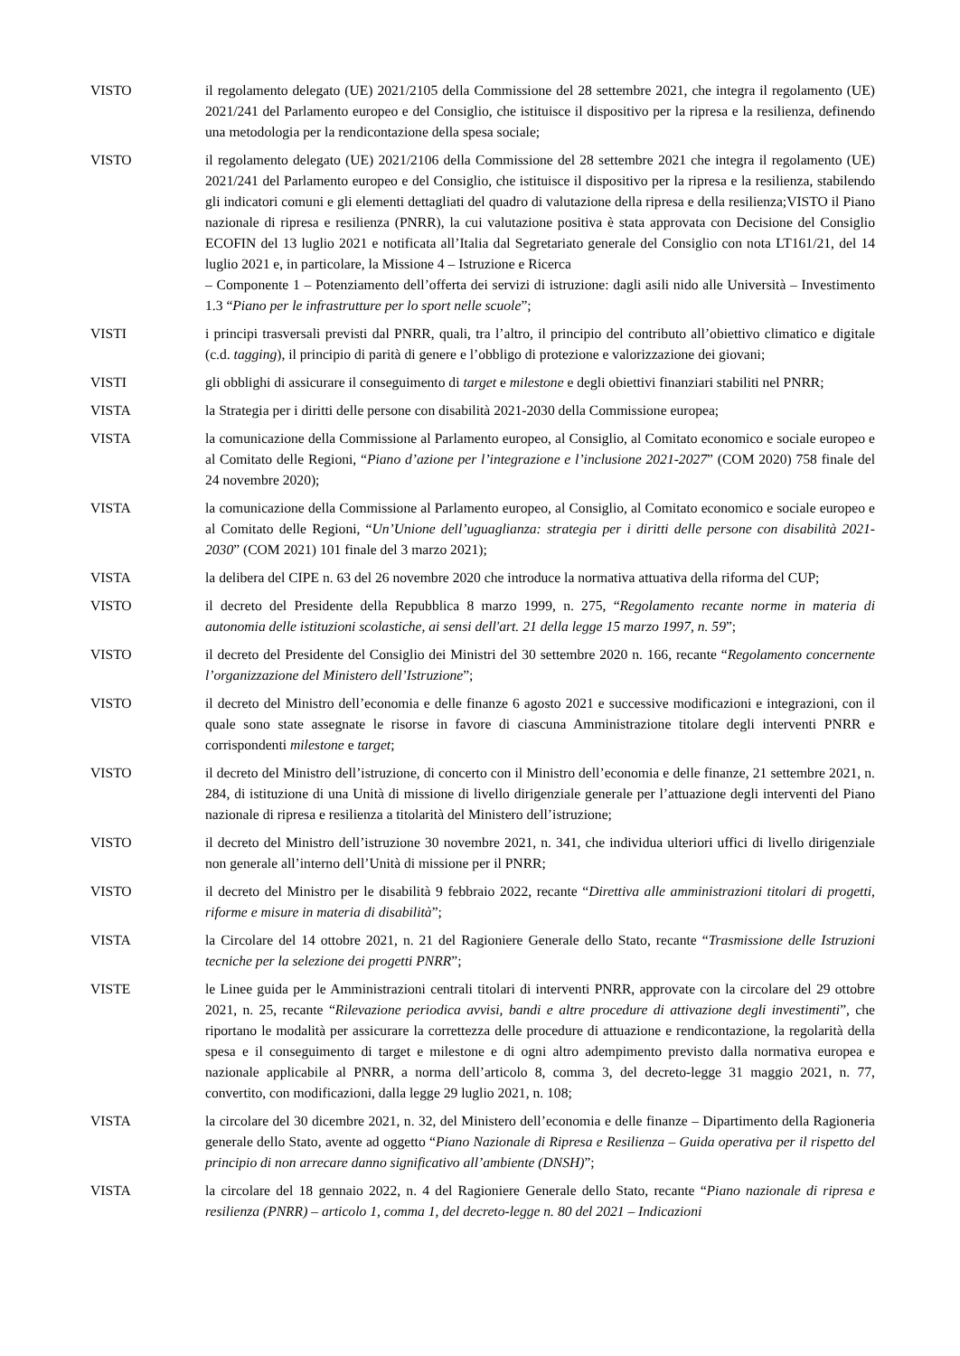VISTO il regolamento delegato (UE) 2021/2105 della Commissione del 28 settembre 2021, che integra il regolamento (UE) 2021/241 del Parlamento europeo e del Consiglio, che istituisce il dispositivo per la ripresa e la resilienza, definendo una metodologia per la rendicontazione della spesa sociale;
VISTO il regolamento delegato (UE) 2021/2106 della Commissione del 28 settembre 2021 che integra il regolamento (UE) 2021/241 del Parlamento europeo e del Consiglio, che istituisce il dispositivo per la ripresa e la resilienza, stabilendo gli indicatori comuni e gli elementi dettagliati del quadro di valutazione della ripresa e della resilienza;VISTO il Piano nazionale di ripresa e resilienza (PNRR), la cui valutazione positiva è stata approvata con Decisione del Consiglio ECOFIN del 13 luglio 2021 e notificata all’Italia dal Segretariato generale del Consiglio con nota LT161/21, del 14 luglio 2021 e, in particolare, la Missione 4 – Istruzione e Ricerca
– Componente 1 – Potenziamento dell’offerta dei servizi di istruzione: dagli asili nido alle Università – Investimento 1.3 “Piano per le infrastrutture per lo sport nelle scuole”;
VISTI i principi trasversali previsti dal PNRR, quali, tra l’altro, il principio del contributo all’obiettivo climatico e digitale (c.d. tagging), il principio di parità di genere e l’obbligo di protezione e valorizzazione dei giovani;
VISTI gli obblighi di assicurare il conseguimento di target e milestone e degli obiettivi finanziari stabiliti nel PNRR;
VISTA la Strategia per i diritti delle persone con disabilità 2021-2030 della Commissione europea;
VISTA la comunicazione della Commissione al Parlamento europeo, al Consiglio, al Comitato economico e sociale europeo e al Comitato delle Regioni, “Piano d’azione per l’integrazione e l’inclusione 2021-2027” (COM 2020) 758 finale del 24 novembre 2020);
VISTA la comunicazione della Commissione al Parlamento europeo, al Consiglio, al Comitato economico e sociale europeo e al Comitato delle Regioni, “Un’Unione dell’uguaglianza: strategia per i diritti delle persone con disabilità 2021-2030” (COM 2021) 101 finale del 3 marzo 2021);
VISTA la delibera del CIPE n. 63 del 26 novembre 2020 che introduce la normativa attuativa della riforma del CUP;
VISTO il decreto del Presidente della Repubblica 8 marzo 1999, n. 275, “Regolamento recante norme in materia di autonomia delle istituzioni scolastiche, ai sensi dell'art. 21 della legge 15 marzo 1997, n. 59”;
VISTO il decreto del Presidente del Consiglio dei Ministri del 30 settembre 2020 n. 166, recante “Regolamento concernente l’organizzazione del Ministero dell’Istruzione”;
VISTO il decreto del Ministro dell’economia e delle finanze 6 agosto 2021 e successive modificazioni e integrazioni, con il quale sono state assegnate le risorse in favore di ciascuna Amministrazione titolare degli interventi PNRR e corrispondenti milestone e target;
VISTO il decreto del Ministro dell’istruzione, di concerto con il Ministro dell’economia e delle finanze, 21 settembre 2021, n. 284, di istituzione di una Unità di missione di livello dirigenziale generale per l’attuazione degli interventi del Piano nazionale di ripresa e resilienza a titolarità del Ministero dell’istruzione;
VISTO il decreto del Ministro dell’istruzione 30 novembre 2021, n. 341, che individua ulteriori uffici di livello dirigenziale non generale all’interno dell’Unità di missione per il PNRR;
VISTO il decreto del Ministro per le disabilità 9 febbraio 2022, recante “Direttiva alle amministrazioni titolari di progetti, riforme e misure in materia di disabilità”;
VISTA la Circolare del 14 ottobre 2021, n. 21 del Ragioniere Generale dello Stato, recante “Trasmissione delle Istruzioni tecniche per la selezione dei progetti PNRR”;
VISTE le Linee guida per le Amministrazioni centrali titolari di interventi PNRR, approvate con la circolare del 29 ottobre 2021, n. 25, recante “Rilevazione periodica avvisi, bandi e altre procedure di attivazione degli investimenti”, che riportano le modalità per assicurare la correttezza delle procedure di attuazione e rendicontazione, la regolarità della spesa e il conseguimento di target e milestone e di ogni altro adempimento previsto dalla normativa europea e nazionale applicabile al PNRR, a norma dell’articolo 8, comma 3, del decreto-legge 31 maggio 2021, n. 77, convertito, con modificazioni, dalla legge 29 luglio 2021, n. 108;
VISTA la circolare del 30 dicembre 2021, n. 32, del Ministero dell’economia e delle finanze – Dipartimento della Ragioneria generale dello Stato, avente ad oggetto “Piano Nazionale di Ripresa e Resilienza – Guida operativa per il rispetto del principio di non arrecare danno significativo all’ambiente (DNSH)”;
VISTA la circolare del 18 gennaio 2022, n. 4 del Ragioniere Generale dello Stato, recante “Piano nazionale di ripresa e resilienza (PNRR) – articolo 1, comma 1, del decreto-legge n. 80 del 2021 – Indicazioni